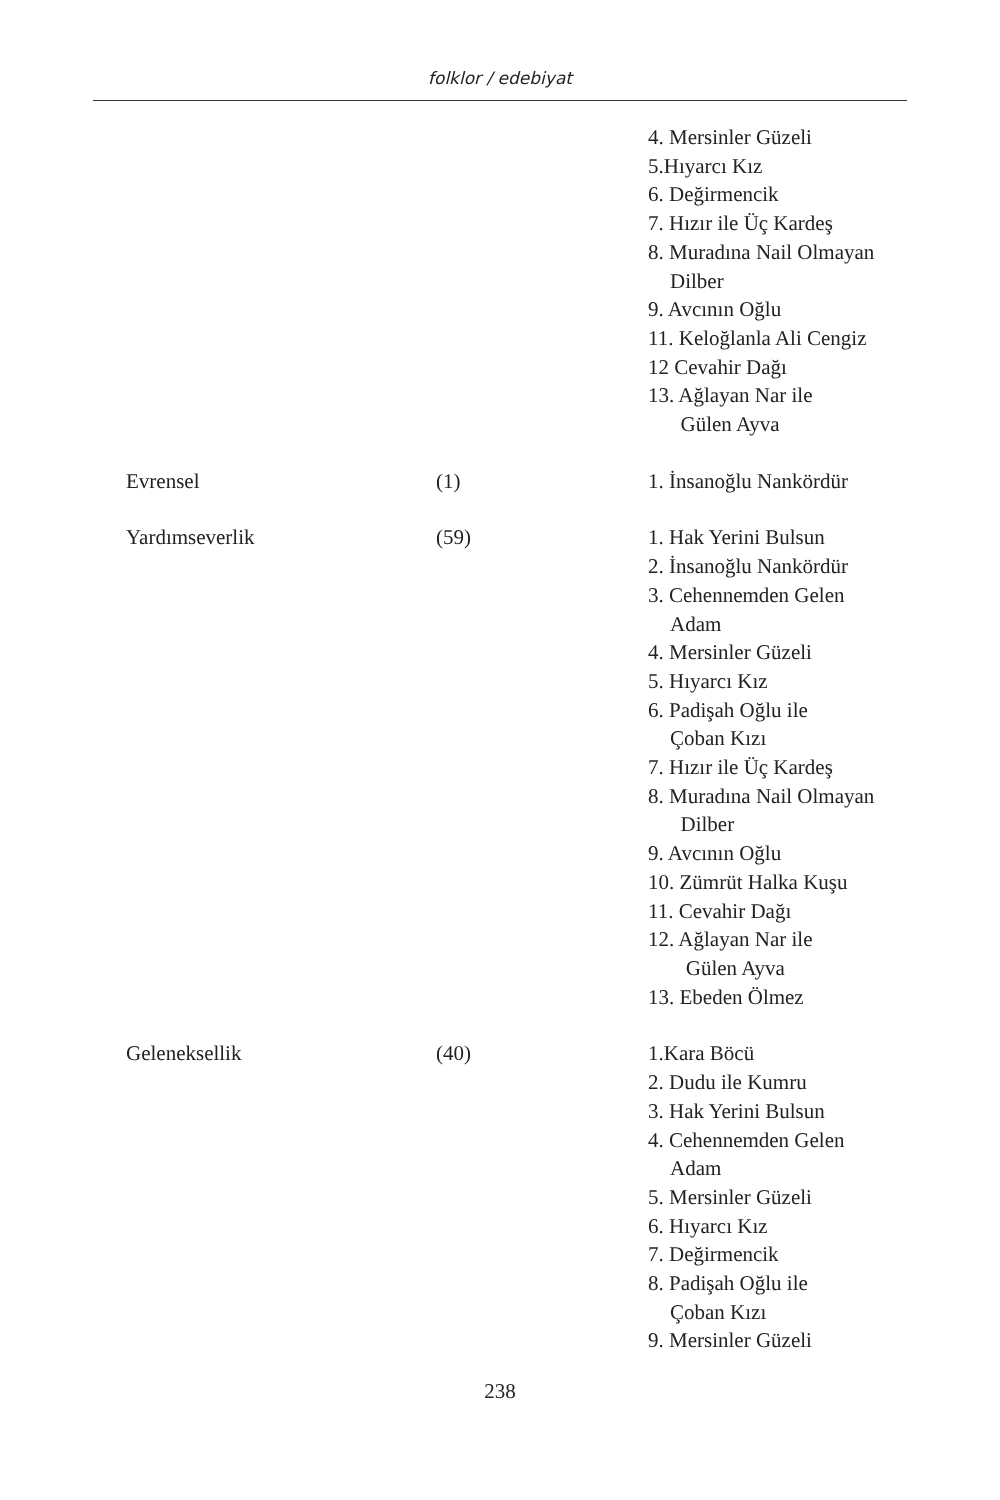folklor / edebiyat
| | | 4. Mersinler Güzeli 5.Hıyarcı Kız 6. Değirmencik 7. Hızır ile Üç Kardeş 8. Muradına Nail Olmayan Dilber 9. Avcının Oğlu 11. Keloğlanla Ali Cengiz 12 Cevahir Dağı 13. Ağlayan Nar ile Gülen Ayva |
| Evrensel | (1) | 1. İnsanoğlu Nankördür |
| Yardımseverlik | (59) | 1. Hak Yerini Bulsun 2. İnsanoğlu Nankördür 3. Cehennemden Gelen Adam 4. Mersinler Güzeli 5. Hıyarcı Kız 6. Padişah Oğlu ile Çoban Kızı 7. Hızır ile Üç Kardeş 8. Muradına Nail Olmayan Dilber 9. Avcının Oğlu 10. Zümrüt Halka Kuşu 11. Cevahir Dağı 12. Ağlayan Nar ile Gülen Ayva 13. Ebeden Ölmez |
| Geleneksellik | (40) | 1.Kara Böcü 2. Dudu ile Kumru 3. Hak Yerini Bulsun 4. Cehennemden Gelen Adam 5. Mersinler Güzeli 6. Hıyarcı Kız 7. Değirmencik 8. Padişah Oğlu ile Çoban Kızı 9. Mersinler Güzeli |
238